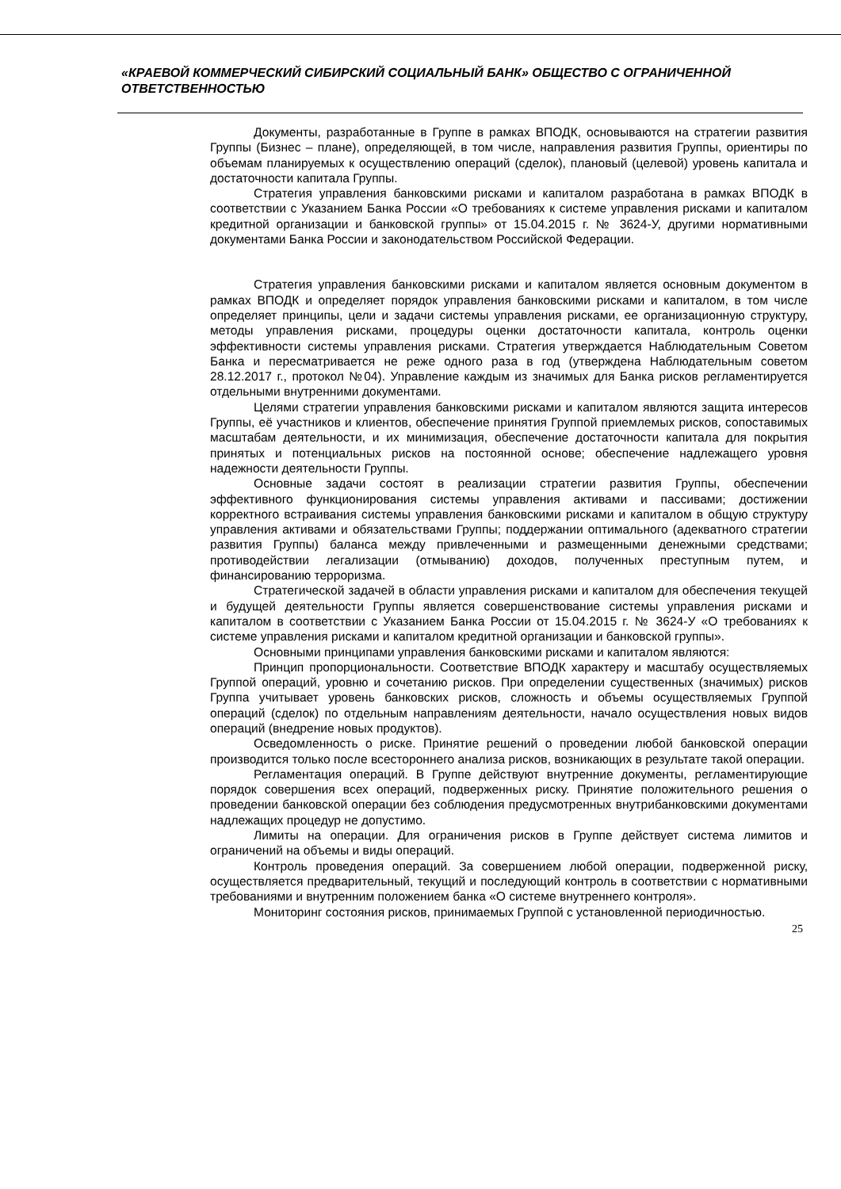«КРАЕВОЙ КОММЕРЧЕСКИЙ СИБИРСКИЙ СОЦИАЛЬНЫЙ БАНК» ОБЩЕСТВО С ОГРАНИЧЕННОЙ ОТВЕТСТВЕННОСТЬЮ
Документы, разработанные в Группе в рамках ВПОДК, основываются на стратегии развития Группы (Бизнес – плане), определяющей, в том числе, направления развития Группы, ориентиры по объемам планируемых к осуществлению операций (сделок), плановый (целевой) уровень капитала и достаточности капитала Группы.
Стратегия управления банковскими рисками и капиталом разработана в рамках ВПОДК в соответствии с Указанием Банка России «О требованиях к системе управления рисками и капиталом кредитной организации и банковской группы» от 15.04.2015 г. № 3624-У, другими нормативными документами Банка России и законодательством Российской Федерации.
Стратегия управления банковскими рисками и капиталом является основным документом в рамках ВПОДК и определяет порядок управления банковскими рисками и капиталом, в том числе определяет принципы, цели и задачи системы управления рисками, ее организационную структуру, методы управления рисками, процедуры оценки достаточности капитала, контроль оценки эффективности системы управления рисками. Стратегия утверждается Наблюдательным Советом Банка и пересматривается не реже одного раза в год (утверждена Наблюдательным советом 28.12.2017 г., протокол №04). Управление каждым из значимых для Банка рисков регламентируется отдельными внутренними документами.
Целями стратегии управления банковскими рисками и капиталом являются защита интересов Группы, её участников и клиентов, обеспечение принятия Группой приемлемых рисков, сопоставимых масштабам деятельности, и их минимизация, обеспечение достаточности капитала для покрытия принятых и потенциальных рисков на постоянной основе; обеспечение надлежащего уровня надежности деятельности Группы.
Основные задачи состоят в реализации стратегии развития Группы, обеспечении эффективного функционирования системы управления активами и пассивами; достижении корректного встраивания системы управления банковскими рисками и капиталом в общую структуру управления активами и обязательствами Группы; поддержании оптимального (адекватного стратегии развития Группы) баланса между привлеченными и размещенными денежными средствами; противодействии легализации (отмыванию) доходов, полученных преступным путем, и финансированию терроризма.
Стратегической задачей в области управления рисками и капиталом для обеспечения текущей и будущей деятельности Группы является совершенствование системы управления рисками и капиталом в соответствии с Указанием Банка России от 15.04.2015 г. № 3624-У «О требованиях к системе управления рисками и капиталом кредитной организации и банковской группы».
Основными принципами управления банковскими рисками и капиталом являются:
Принцип пропорциональности. Соответствие ВПОДК характеру и масштабу осуществляемых Группой операций, уровню и сочетанию рисков. При определении существенных (значимых) рисков Группа учитывает уровень банковских рисков, сложность и объемы осуществляемых Группой операций (сделок) по отдельным направлениям деятельности, начало осуществления новых видов операций (внедрение новых продуктов).
Осведомленность о риске. Принятие решений о проведении любой банковской операции производится только после всестороннего анализа рисков, возникающих в результате такой операции.
Регламентация операций. В Группе действуют внутренние документы, регламентирующие порядок совершения всех операций, подверженных риску. Принятие положительного решения о проведении банковской операции без соблюдения предусмотренных внутрибанковскими документами надлежащих процедур не допустимо.
Лимиты на операции. Для ограничения рисков в Группе действует система лимитов и ограничений на объемы и виды операций.
Контроль проведения операций. За совершением любой операции, подверженной риску, осуществляется предварительный, текущий и последующий контроль в соответствии с нормативными требованиями и внутренним положением банка «О системе внутреннего контроля».
Мониторинг состояния рисков, принимаемых Группой с установленной периодичностью.
25